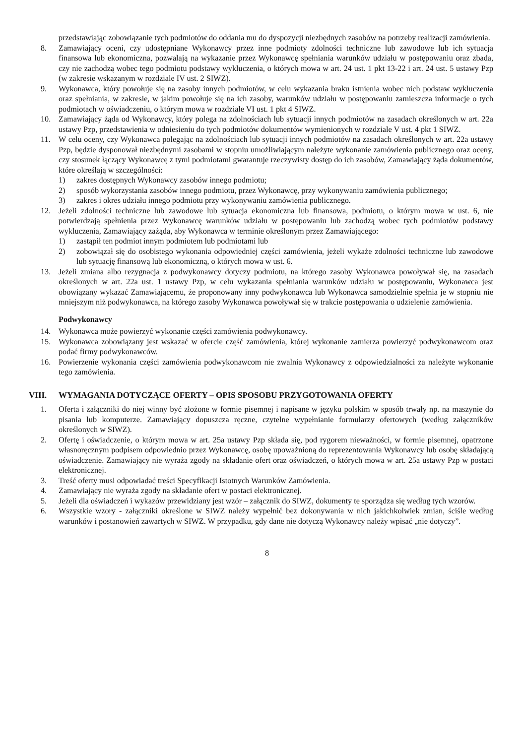przedstawiając zobowiązanie tych podmiotów do oddania mu do dyspozycji niezbędnych zasobów na potrzeby realizacji zamówienia.
8. Zamawiający oceni, czy udostępniane Wykonawcy przez inne podmioty zdolności techniczne lub zawodowe lub ich sytuacja finansowa lub ekonomiczna, pozwalają na wykazanie przez Wykonawcę spełniania warunków udziału w postępowaniu oraz zbada, czy nie zachodzą wobec tego podmiotu podstawy wykluczenia, o których mowa w art. 24 ust. 1 pkt 13-22 i art. 24 ust. 5 ustawy Pzp (w zakresie wskazanym w rozdziale IV ust. 2 SIWZ).
9. Wykonawca, który powołuje się na zasoby innych podmiotów, w celu wykazania braku istnienia wobec nich podstaw wykluczenia oraz spełniania, w zakresie, w jakim powołuje się na ich zasoby, warunków udziału w postępowaniu zamieszcza informacje o tych podmiotach w oświadczeniu, o którym mowa w rozdziale VI ust. 1 pkt 4 SIWZ.
10. Zamawiający żąda od Wykonawcy, który polega na zdolnościach lub sytuacji innych podmiotów na zasadach określonych w art. 22a ustawy Pzp, przedstawienia w odniesieniu do tych podmiotów dokumentów wymienionych w rozdziale V ust. 4 pkt 1 SIWZ.
11. W celu oceny, czy Wykonawca polegając na zdolnościach lub sytuacji innych podmiotów na zasadach określonych w art. 22a ustawy Pzp, będzie dysponował niezbędnymi zasobami w stopniu umożliwiającym należyte wykonanie zamówienia publicznego oraz oceny, czy stosunek łączący Wykonawcę z tymi podmiotami gwarantuje rzeczywisty dostęp do ich zasobów, Zamawiający żąda dokumentów, które określają w szczególności:
1) zakres dostępnych Wykonawcy zasobów innego podmiotu;
2) sposób wykorzystania zasobów innego podmiotu, przez Wykonawcę, przy wykonywaniu zamówienia publicznego;
3) zakres i okres udziału innego podmiotu przy wykonywaniu zamówienia publicznego.
12. Jeżeli zdolności techniczne lub zawodowe lub sytuacja ekonomiczna lub finansowa, podmiotu, o którym mowa w ust. 6, nie potwierdzają spełnienia przez Wykonawcę warunków udziału w postępowaniu lub zachodzą wobec tych podmiotów podstawy wykluczenia, Zamawiający zażąda, aby Wykonawca w terminie określonym przez Zamawiającego:
1) zastąpił ten podmiot innym podmiotem lub podmiotami lub
2) zobowiązał się do osobistego wykonania odpowiedniej części zamówienia, jeżeli wykaże zdolności techniczne lub zawodowe lub sytuację finansową lub ekonomiczną, o których mowa w ust. 6.
13. Jeżeli zmiana albo rezygnacja z podwykonawcy dotyczy podmiotu, na którego zasoby Wykonawca powoływał się, na zasadach określonych w art. 22a ust. 1 ustawy Pzp, w celu wykazania spełniania warunków udziału w postępowaniu, Wykonawca jest obowiązany wykazać Zamawiającemu, że proponowany inny podwykonawca lub Wykonawca samodzielnie spełnia je w stopniu nie mniejszym niż podwykonawca, na którego zasoby Wykonawca powoływał się w trakcie postępowania o udzielenie zamówienia.
Podwykonawcy
14. Wykonawca może powierzyć wykonanie części zamówienia podwykonawcy.
15. Wykonawca zobowiązany jest wskazać w ofercie część zamówienia, której wykonanie zamierza powierzyć podwykonawcom oraz podać firmy podwykonawców.
16. Powierzenie wykonania części zamówienia podwykonawcom nie zwalnia Wykonawcy z odpowiedzialności za należyte wykonanie tego zamówienia.
VIII. WYMAGANIA DOTYCZĄCE OFERTY – OPIS SPOSOBU PRZYGOTOWANIA OFERTY
1. Oferta i załączniki do niej winny być złożone w formie pisemnej i napisane w języku polskim w sposób trwały np. na maszynie do pisania lub komputerze. Zamawiający dopuszcza ręczne, czytelne wypełnianie formularzy ofertowych (według załączników określonych w SIWZ).
2. Ofertę i oświadczenie, o którym mowa w art. 25a ustawy Pzp składa się, pod rygorem nieważności, w formie pisemnej, opatrzone własnoręcznym podpisem odpowiednio przez Wykonawcę, osobę upoważnioną do reprezentowania Wykonawcy lub osobę składającą oświadczenie. Zamawiający nie wyraża zgody na składanie ofert oraz oświadczeń, o których mowa w art. 25a ustawy Pzp w postaci elektronicznej.
3. Treść oferty musi odpowiadać treści Specyfikacji Istotnych Warunków Zamówienia.
4. Zamawiający nie wyraża zgody na składanie ofert w postaci elektronicznej.
5. Jeżeli dla oświadczeń i wykazów przewidziany jest wzór – załącznik do SIWZ, dokumenty te sporządza się według tych wzorów.
6. Wszystkie wzory - załączniki określone w SIWZ należy wypełnić bez dokonywania w nich jakichkolwiek zmian, ściśle według warunków i postanowień zawartych w SIWZ. W przypadku, gdy dane nie dotyczą Wykonawcy należy wpisać „nie dotyczy”.
8